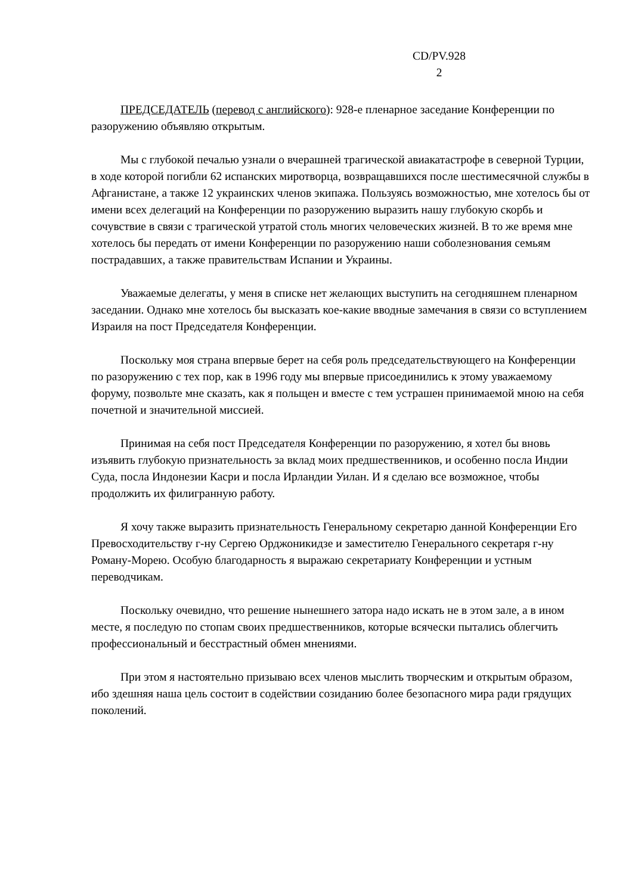CD/PV.928
2
ПРЕДСЕДАТЕЛЬ (перевод с английского): 928-е пленарное заседание Конференции по разоружению объявляю открытым.
Мы с глубокой печалью узнали о вчерашней трагической авиакатастрофе в северной Турции, в ходе которой погибли 62 испанских миротворца, возвращавшихся после шестимесячной службы в Афганистане, а также 12 украинских членов экипажа. Пользуясь возможностью, мне хотелось бы от имени всех делегаций на Конференции по разоружению выразить нашу глубокую скорбь и сочувствие в связи с трагической утратой столь многих человеческих жизней. В то же время мне хотелось бы передать от имени Конференции по разоружению наши соболезнования семьям пострадавших, а также правительствам Испании и Украины.
Уважаемые делегаты, у меня в списке нет желающих выступить на сегодняшнем пленарном заседании. Однако мне хотелось бы высказать кое-какие вводные замечания в связи со вступлением Израиля на пост Председателя Конференции.
Поскольку моя страна впервые берет на себя роль председательствующего на Конференции по разоружению с тех пор, как в 1996 году мы впервые присоединились к этому уважаемому форуму, позвольте мне сказать, как я польщен и вместе с тем устрашен принимаемой мною на себя почетной и значительной миссией.
Принимая на себя пост Председателя Конференции по разоружению, я хотел бы вновь изъявить глубокую признательность за вклад моих предшественников, и особенно посла Индии Суда, посла Индонезии Касри и посла Ирландии Уилан. И я сделаю все возможное, чтобы продолжить их филигранную работу.
Я хочу также выразить признательность Генеральному секретарю данной Конференции Его Превосходительству г-ну Сергею Орджоникидзе и заместителю Генерального секретаря г-ну Роману-Морею. Особую благодарность я выражаю секретариату Конференции и устным переводчикам.
Поскольку очевидно, что решение нынешнего затора надо искать не в этом зале, а в ином месте, я последую по стопам своих предшественников, которые всячески пытались облегчить профессиональный и бесстрастный обмен мнениями.
При этом я настоятельно призываю всех членов мыслить творческим и открытым образом, ибо здешняя наша цель состоит в содействии созиданию более безопасного мира ради грядущих поколений.